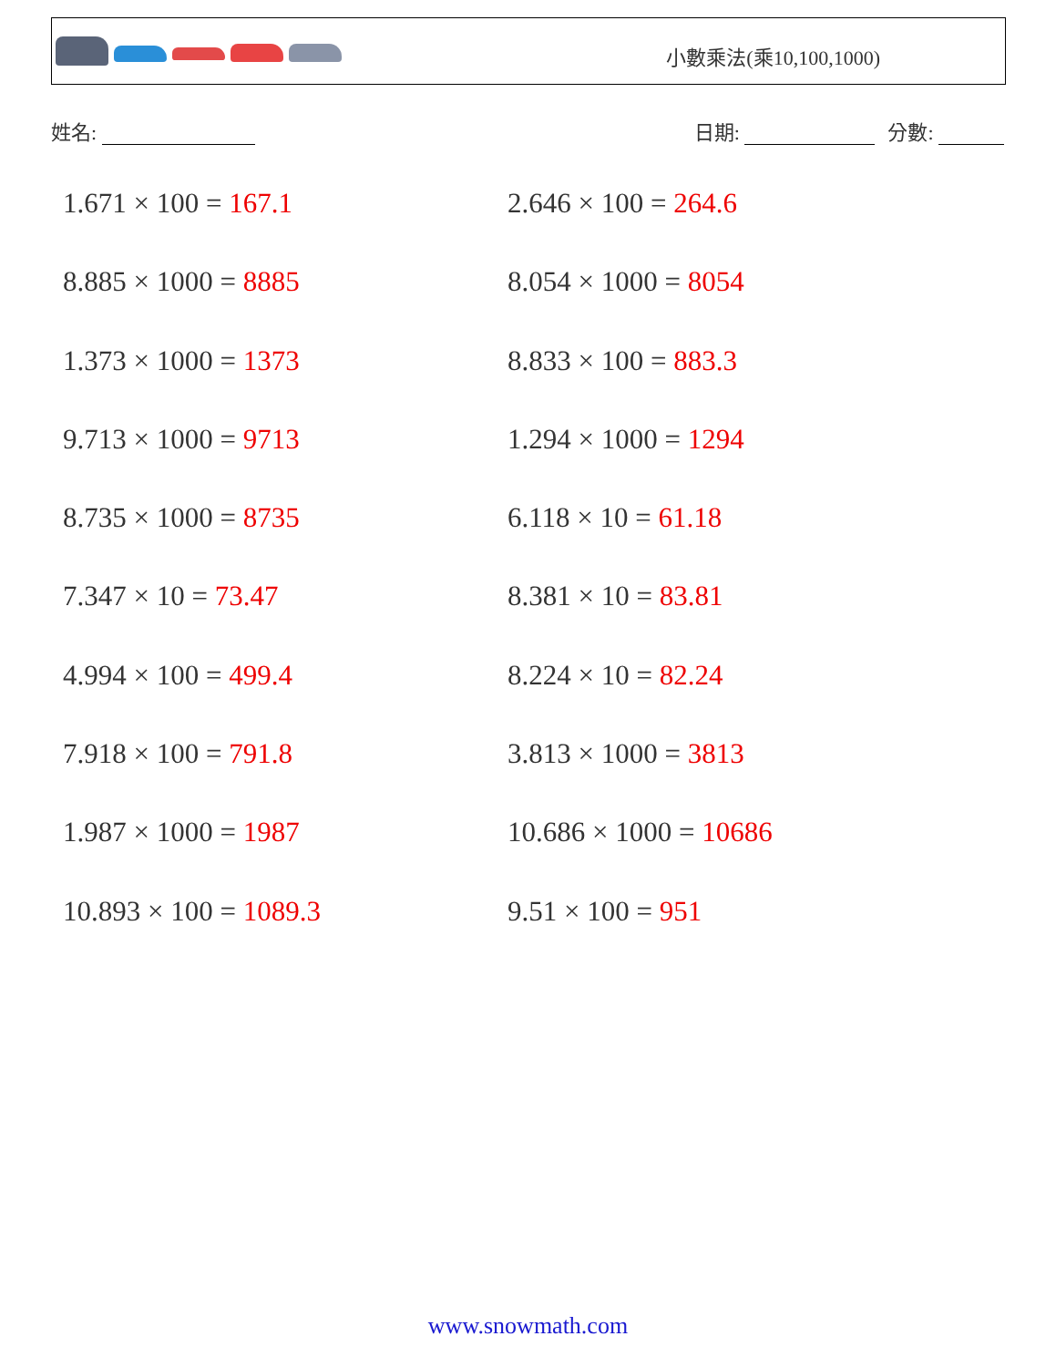小數乘法(乘10,100,1000)
姓名: 日期: 分數:
1.671 × 100 = 167.1
2.646 × 100 = 264.6
8.885 × 1000 = 8885
8.054 × 1000 = 8054
1.373 × 1000 = 1373
8.833 × 100 = 883.3
9.713 × 1000 = 9713
1.294 × 1000 = 1294
8.735 × 1000 = 8735
6.118 × 10 = 61.18
7.347 × 10 = 73.47
8.381 × 10 = 83.81
4.994 × 100 = 499.4
8.224 × 10 = 82.24
7.918 × 100 = 791.8
3.813 × 1000 = 3813
1.987 × 1000 = 1987
10.686 × 1000 = 10686
10.893 × 100 = 1089.3
9.51 × 100 = 951
www.snowmath.com